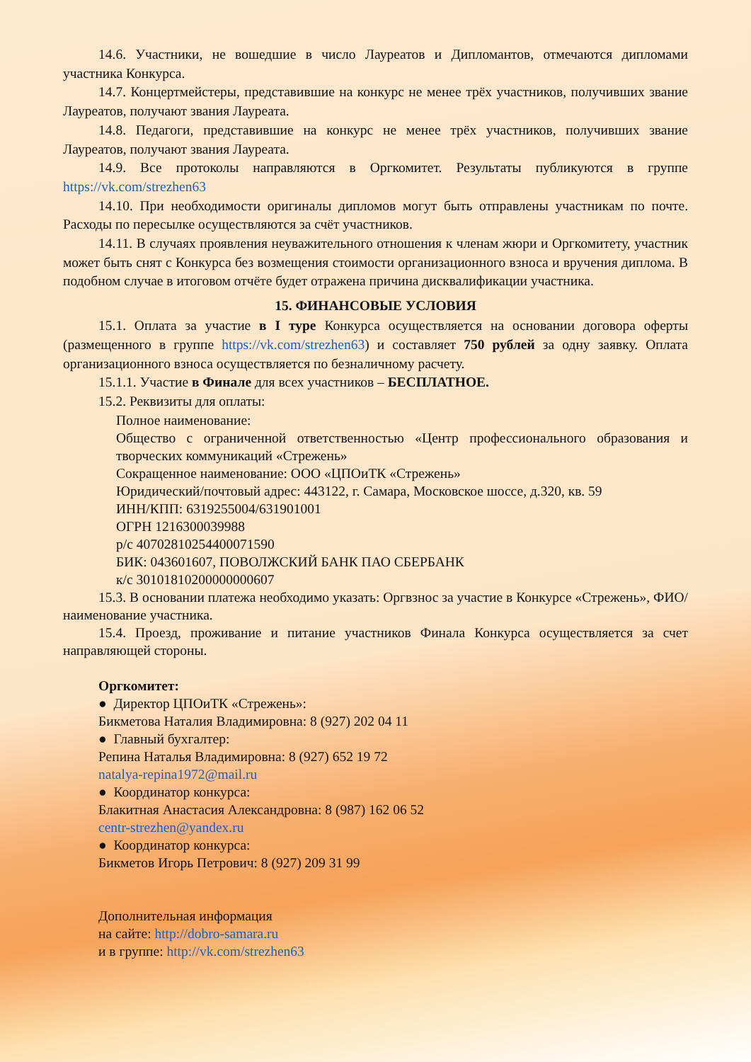14.6. Участники, не вошедшие в число Лауреатов и Дипломантов, отмечаются дипломами участника Конкурса.
14.7. Концертмейстеры, представившие на конкурс не менее трёх участников, получивших звание Лауреатов, получают звания Лауреата.
14.8. Педагоги, представившие на конкурс не менее трёх участников, получивших звание Лауреатов, получают звания Лауреата.
14.9. Все протоколы направляются в Оргкомитет. Результаты публикуются в группе https://vk.com/strezhen63
14.10. При необходимости оригиналы дипломов могут быть отправлены участникам по почте. Расходы по пересылке осуществляются за счёт участников.
14.11. В случаях проявления неуважительного отношения к членам жюри и Оргкомитету, участник может быть снят с Конкурса без возмещения стоимости организационного взноса и вручения диплома. В подобном случае в итоговом отчёте будет отражена причина дисквалификации участника.
15. ФИНАНСОВЫЕ УСЛОВИЯ
15.1. Оплата за участие в I туре Конкурса осуществляется на основании договора оферты (размещенного в группе https://vk.com/strezhen63) и составляет 750 рублей за одну заявку. Оплата организационного взноса осуществляется по безналичному расчету.
15.1.1. Участие в Финале для всех участников – БЕСПЛАТНОЕ.
15.2. Реквизиты для оплаты:
Полное наименование:
Общество с ограниченной ответственностью «Центр профессионального образования и творческих коммуникаций «Стрежень»
Сокращенное наименование: ООО «ЦПОиТК «Стрежень»
Юридический/почтовый адрес: 443122, г. Самара, Московское шоссе, д.320, кв. 59
ИНН/КПП: 6319255004/631901001
ОГРН 1216300039988
р/с 40702810254400071590
БИК: 043601607, ПОВОЛЖСКИЙ БАНК ПАО СБЕРБАНК
к/с 30101810200000000607
15.3. В основании платежа необходимо указать: Оргвзнос за участие в Конкурсе «Стрежень», ФИО/наименование участника.
15.4. Проезд, проживание и питание участников Финала Конкурса осуществляется за счет направляющей стороны.
Оргкомитет:
● Директор ЦПОиТК «Стрежень»:
Бикметова Наталия Владимировна: 8 (927) 202 04 11
● Главный бухгалтер:
Репина Наталья Владимировна: 8 (927) 652 19 72
natalya-repina1972@mail.ru
● Координатор конкурса:
Блакитная Анастасия Александровна: 8 (987) 162 06 52
centr-strezhen@yandex.ru
● Координатор конкурса:
Бикметов Игорь Петрович: 8 (927) 209 31 99
Дополнительная информация
на сайте: http://dobro-samara.ru
и в группе: http://vk.com/strezhen63